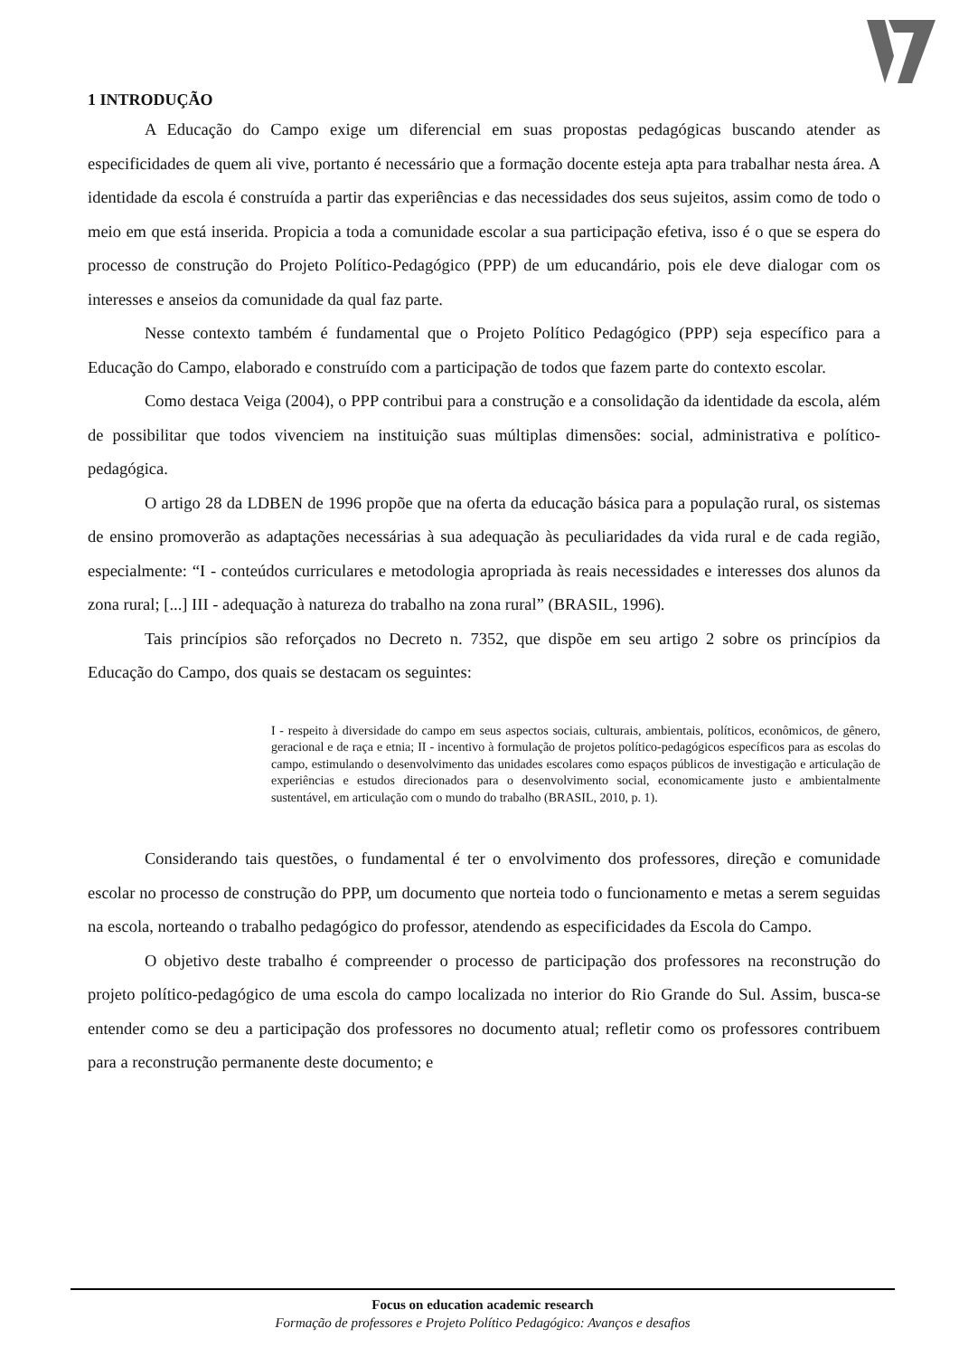1 INTRODUÇÃO
A Educação do Campo exige um diferencial em suas propostas pedagógicas buscando atender as especificidades de quem ali vive, portanto é necessário que a formação docente esteja apta para trabalhar nesta área. A identidade da escola é construída a partir das experiências e das necessidades dos seus sujeitos, assim como de todo o meio em que está inserida. Propicia a toda a comunidade escolar a sua participação efetiva, isso é o que se espera do processo de construção do Projeto Político-Pedagógico (PPP) de um educandário, pois ele deve dialogar com os interesses e anseios da comunidade da qual faz parte.
Nesse contexto também é fundamental que o Projeto Político Pedagógico (PPP) seja específico para a Educação do Campo, elaborado e construído com a participação de todos que fazem parte do contexto escolar.
Como destaca Veiga (2004), o PPP contribui para a construção e a consolidação da identidade da escola, além de possibilitar que todos vivenciem na instituição suas múltiplas dimensões: social, administrativa e político-pedagógica.
O artigo 28 da LDBEN de 1996 propõe que na oferta da educação básica para a população rural, os sistemas de ensino promoverão as adaptações necessárias à sua adequação às peculiaridades da vida rural e de cada região, especialmente: “I - conteúdos curriculares e metodologia apropriada às reais necessidades e interesses dos alunos da zona rural; [...] III - adequação à natureza do trabalho na zona rural” (BRASIL, 1996).
Tais princípios são reforçados no Decreto n. 7352, que dispõe em seu artigo 2 sobre os princípios da Educação do Campo, dos quais se destacam os seguintes:
I - respeito à diversidade do campo em seus aspectos sociais, culturais, ambientais, políticos, econômicos, de gênero, geracional e de raça e etnia; II - incentivo à formulação de projetos político-pedagógicos específicos para as escolas do campo, estimulando o desenvolvimento das unidades escolares como espaços públicos de investigação e articulação de experiências e estudos direcionados para o desenvolvimento social, economicamente justo e ambientalmente sustentável, em articulação com o mundo do trabalho (BRASIL, 2010, p. 1).
Considerando tais questões, o fundamental é ter o envolvimento dos professores, direção e comunidade escolar no processo de construção do PPP, um documento que norteia todo o funcionamento e metas a serem seguidas na escola, norteando o trabalho pedagógico do professor, atendendo as especificidades da Escola do Campo.
O objetivo deste trabalho é compreender o processo de participação dos professores na reconstrução do projeto político-pedagógico de uma escola do campo localizada no interior do Rio Grande do Sul. Assim, busca-se entender como se deu a participação dos professores no documento atual; refletir como os professores contribuem para a reconstrução permanente deste documento; e
Focus on education academic research
Formação de professores e Projeto Político Pedagógico: Avanços e desafios